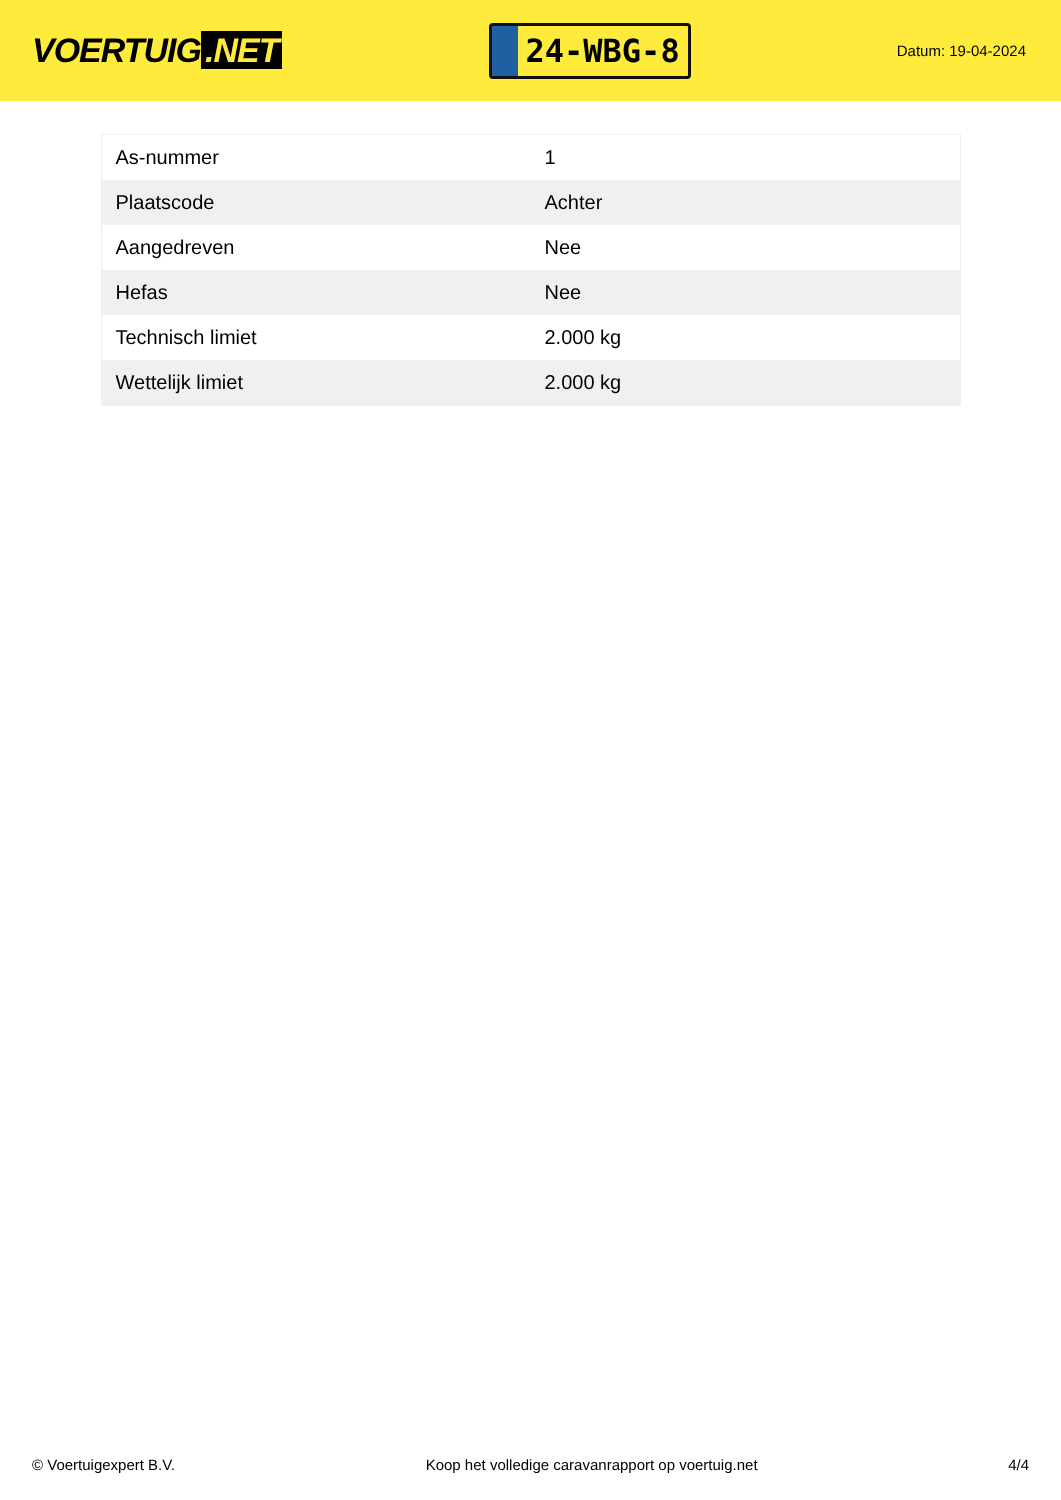VOERTUIG.NET
24-WBG-8
Datum: 19-04-2024
| As-nummer | 1 |
| Plaatscode | Achter |
| Aangedreven | Nee |
| Hefas | Nee |
| Technisch limiet | 2.000 kg |
| Wettelijk limiet | 2.000 kg |
© Voertuigexpert B.V. Koop het volledige caravanrapport op voertuig.net 4/4